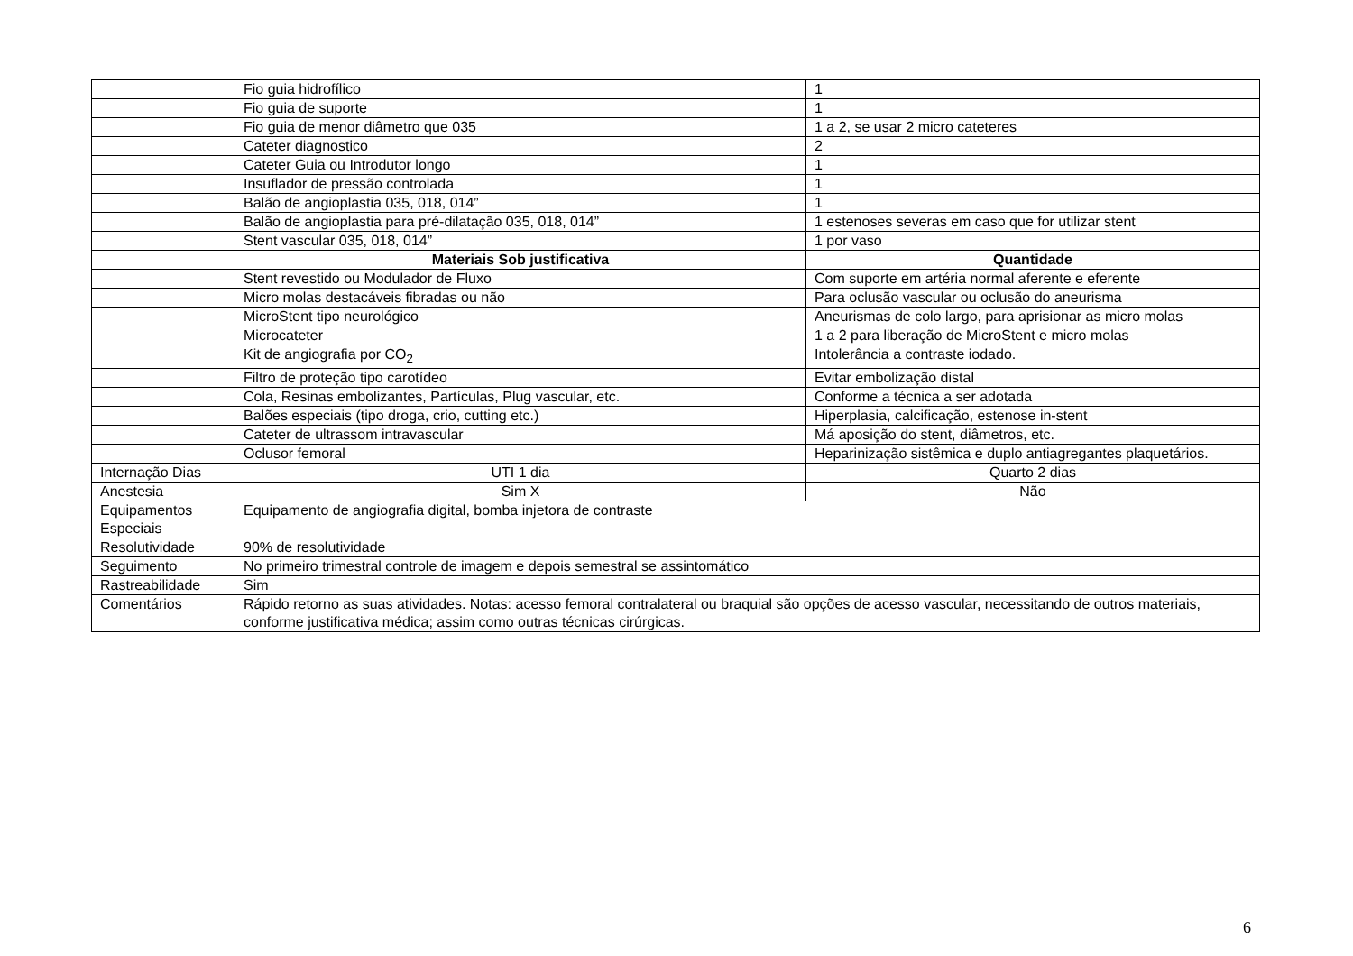| | Fio guia hidrofílico | 1 |
| | Fio guia de suporte | 1 |
| | Fio guia de menor diâmetro que 035 | 1 a 2, se usar 2 micro cateteres |
| | Cateter diagnostico | 2 |
| | Cateter Guia ou Introdutor longo | 1 |
| | Insuflador de pressão controlada | 1 |
| | Balão de angioplastia 035, 018, 014” | 1 |
| | Balão de angioplastia para pré-dilatação 035, 018, 014” | 1 estenoses severas em caso que for utilizar stent |
| | Stent vascular 035, 018, 014” | 1 por vaso |
| | Materiais Sob justificativa | Quantidade |
| | Stent revestido ou Modulador de Fluxo | Com suporte em artéria normal aferente e eferente |
| | Micro molas destacáveis fibradas ou não | Para oclusão vascular ou oclusão do aneurisma |
| | MicroStent tipo neurológico | Aneurismas de colo largo, para aprisionar as micro molas |
| | Microcateter | 1 a 2 para liberação de MicroStent e micro molas |
| | Kit de angiografia por CO<sub>2</sub> | Intolerância a contraste iodado. |
| | Filtro de proteção tipo carotídeo | Evitar embolização distal |
| | Cola, Resinas embolizantes, Partículas, Plug vascular, etc. | Conforme a técnica a ser adotada |
| | Balões especiais (tipo droga, crio, cutting etc.) | Hiperplasia, calcificação, estenose in-stent |
| | Cateter de ultrassom intravascular | Má aposição do stent, diâmetros, etc. |
| | Oclusor femoral | Heparinização sistêmica e duplo antiagregantes plaquetários. |
| Internação Dias | UTI 1 dia | Quarto 2 dias |
| Anestesia | Sim X | Não |
| Equipamentos Especiais | Equipamento de angiografia digital, bomba injetora de contraste | |
| Resolutividade | 90% de resolutividade | |
| Seguimento | No primeiro trimestral controle de imagem e depois semestral se assintomático | |
| Rastreabilidade | Sim | |
| Comentários | Rápido retorno as suas atividades. Notas: acesso femoral contralateral ou braquial são opções de acesso vascular, necessitando de outros materiais, conforme justificativa médica; assim como outras técnicas cirúrgicas. | |
6